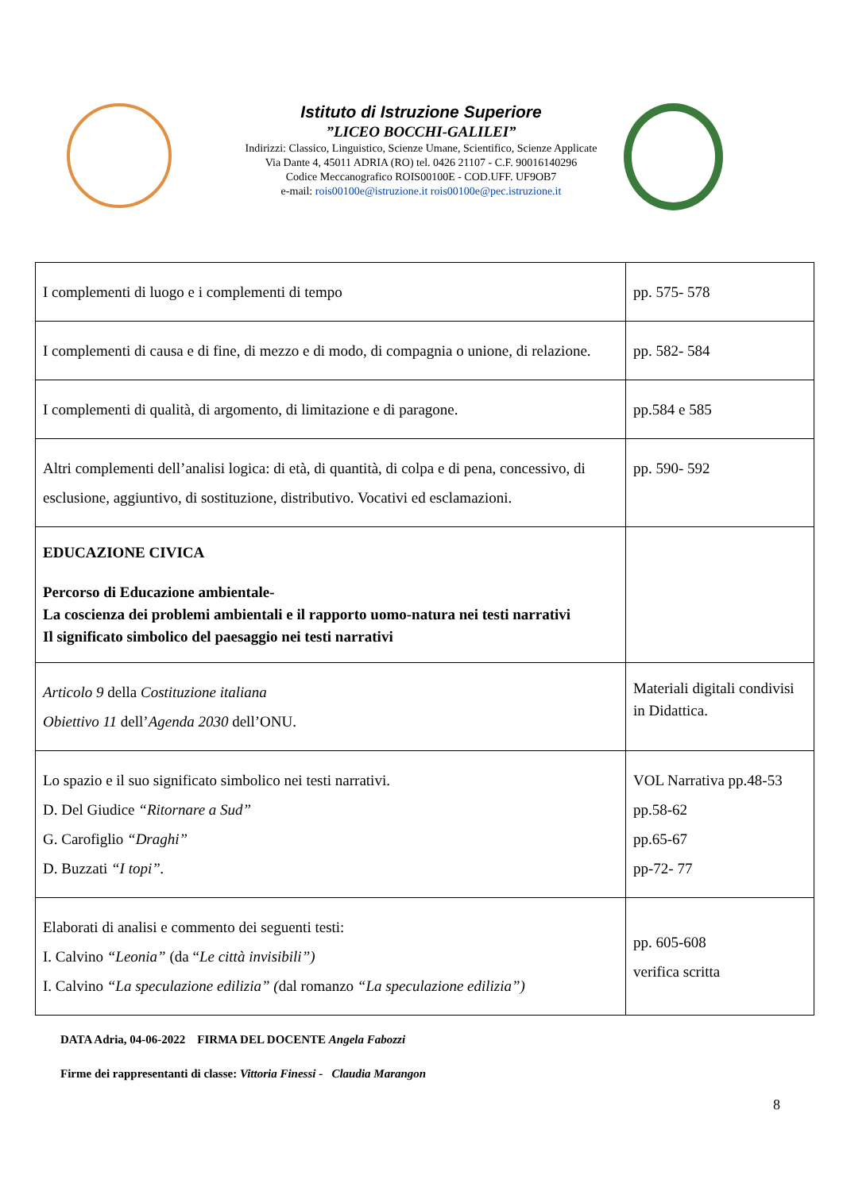Istituto di Istruzione Superiore
”LICEO BOCCHI-GALILEI”
Indirizzi: Classico, Linguistico, Scienze Umane, Scientifico, Scienze Applicate
Via Dante 4, 45011 ADRIA (RO) tel. 0426 21107 - C.F. 90016140296
Codice Meccanografico ROIS00100E - COD.UFF. UF9OB7
e-mail: rois00100e@istruzione.it rois00100e@pec.istruzione.it
| I complementi di luogo e i complementi di tempo | pp. 575- 578 |
| I complementi di causa e di fine, di mezzo e di modo, di compagnia o unione, di relazione. | pp. 582- 584 |
| I complementi di qualità, di argomento, di limitazione e di paragone. | pp.584 e 585 |
| Altri complementi dell’analisi logica: di età, di quantità, di colpa e di pena, concessivo, di esclusione, aggiuntivo, di sostituzione, distributivo. Vocativi ed esclamazioni. | pp. 590- 592 |
| EDUCAZIONE CIVICA Percorso di Educazione ambientale- La coscienza dei problemi ambientali e il rapporto uomo-natura nei testi narrativi Il significato simbolico del paesaggio nei testi narrativi | |
| Articolo 9 della Costituzione italiana Obiettivo 11 dell’ Agenda 2030 dell’ONU. | Materiali digitali condivisi in Didattica. |
| Lo spazio e il suo significato simbolico nei testi narrativi. D. Del Giudice “Ritornare a Sud” G. Carofiglio “Draghi” D. Buzzati “I topi”. | VOL Narrativa pp.48-53 pp.58-62 pp.65-67 pp-72- 77 |
| Elaborati di analisi e commento dei seguenti testi: I. Calvino “Leonia” (da “ Le città invisibili”) I. Calvino “La speculazione edilizia” ( dal romanzo “La speculazione edilizia”) | pp. 605-608 verifica scritta |
DATA Adria, 04-06-2022 FIRMA DEL DOCENTE Angela Fabozzi
Firme dei rappresentanti di classe: Vittoria Finessi - Claudia Marangon
8